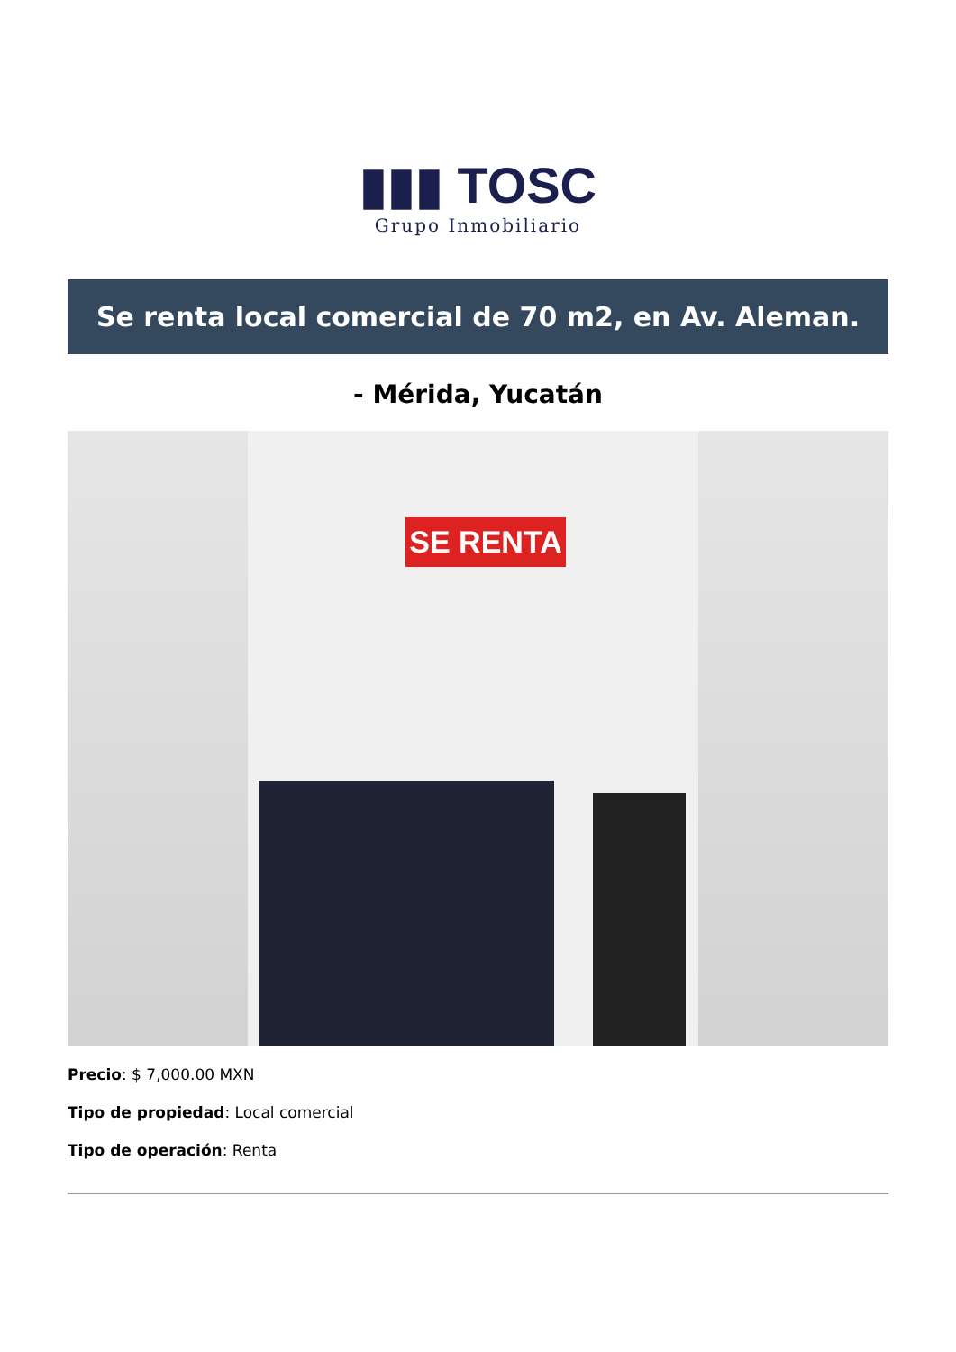▮▮▮ TOSC
Grupo Inmobiliario
Se renta local comercial de 70 m2, en Av. Aleman.
- Mérida, Yucatán
SE RENTA
Precio: $ 7,000.00 MXN
Tipo de propiedad: Local comercial
Tipo de operación: Renta